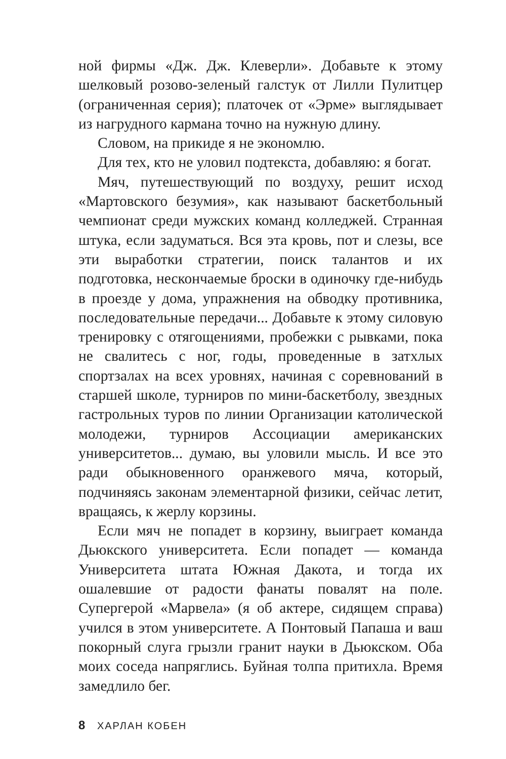ной фирмы «Дж. Дж. Клеверли». Добавьте к этому шелковый розово-зеленый галстук от Лилли Пулитцер (ограниченная серия); платочек от «Эрме» выглядывает из нагрудного кармана точно на нужную длину.
Словом, на прикиде я не экономлю.
Для тех, кто не уловил подтекста, добавляю: я богат.
Мяч, путешествующий по воздуху, решит исход «Мартовского безумия», как называют баскетбольный чемпионат среди мужских команд колледжей. Странная штука, если задуматься. Вся эта кровь, пот и слезы, все эти выработки стратегии, поиск талантов и их подготовка, нескончаемые броски в одиночку где-нибудь в проезде у дома, упражнения на обводку противника, последовательные передачи... Добавьте к этому силовую тренировку с отягощениями, пробежки с рывками, пока не свалитесь с ног, годы, проведенные в затхлых спортзалах на всех уровнях, начиная с соревнований в старшей школе, турниров по мини-баскетболу, звездных гастрольных туров по линии Организации католической молодежи, турниров Ассоциации американских университетов... думаю, вы уловили мысль. И все это ради обыкновенного оранжевого мяча, который, подчиняясь законам элементарной физики, сейчас летит, вращаясь, к жерлу корзины.
Если мяч не попадет в корзину, выиграет команда Дьюкского университета. Если попадет — команда Университета штата Южная Дакота, и тогда их ошалевшие от радости фанаты повалят на поле. Супергерой «Марвела» (я об актере, сидящем справа) учился в этом университете. А Понтовый Папаша и ваш покорный слуга грызли гранит науки в Дьюкском. Оба моих соседа напряглись. Буйная толпа притихла. Время замедлило бег.
8 ХАРЛАН КОБЕН